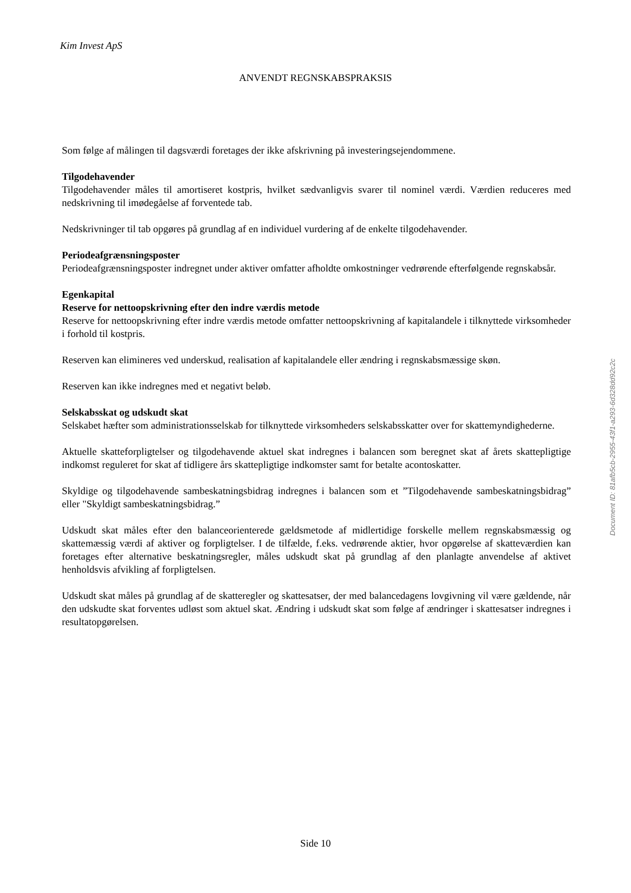Kim Invest ApS
ANVENDT REGNSKABSPRAKSIS
Som følge af målingen til dagsværdi foretages der ikke afskrivning på investeringsejendommene.
Tilgodehavender
Tilgodehavender måles til amortiseret kostpris, hvilket sædvanligvis svarer til nominel værdi. Værdien reduceres med nedskrivning til imødegåelse af forventede tab.
Nedskrivninger til tab opgøres på grundlag af en individuel vurdering af de enkelte tilgodehavender.
Periodeafgrænsningsposter
Periodeafgrænsningsposter indregnet under aktiver omfatter afholdte omkostninger vedrørende efterfølgende regnskabsår.
Egenkapital
Reserve for nettoopskrivning efter den indre værdis metode
Reserve for nettoopskrivning efter indre værdis metode omfatter nettoopskrivning af kapitalandele i tilknyttede virksomheder i forhold til kostpris.
Reserven kan elimineres ved underskud, realisation af kapitalandele eller ændring i regnskabsmæssige skøn.
Reserven kan ikke indregnes med et negativt beløb.
Selskabsskat og udskudt skat
Selskabet hæfter som administrationsselskab for tilknyttede virksomheders selskabsskatter over for skattemyndighederne.
Aktuelle skatteforpligtelser og tilgodehavende aktuel skat indregnes i balancen som beregnet skat af årets skattepligtige indkomst reguleret for skat af tidligere års skattepligtige indkomster samt for betalte acontoskatter.
Skyldige og tilgodehavende sambeskatningsbidrag indregnes i balancen som et ”Tilgodehavende sambeskatningsbidrag” eller "Skyldigt sambeskatningsbidrag.”
Udskudt skat måles efter den balanceorienterede gældsmetode af midlertidige forskelle mellem regnskabsmæssig og skattemæssig værdi af aktiver og forpligtelser. I de tilfælde, f.eks. vedrørende aktier, hvor opgørelse af skatteværdien kan foretages efter alternative beskatningsregler, måles udskudt skat på grundlag af den planlagte anvendelse af aktivet henholdsvis afvikling af forpligtelsen.
Udskudt skat måles på grundlag af de skatteregler og skattesatser, der med balancedagens lovgivning vil være gældende, når den udskudte skat forventes udløst som aktuel skat. Ændring i udskudt skat som følge af ændringer i skattesatser indregnes i resultatopgørelsen.
Document ID: 81afb5cb-2955-43f1-a293-6d328dd92c2c
Side 10